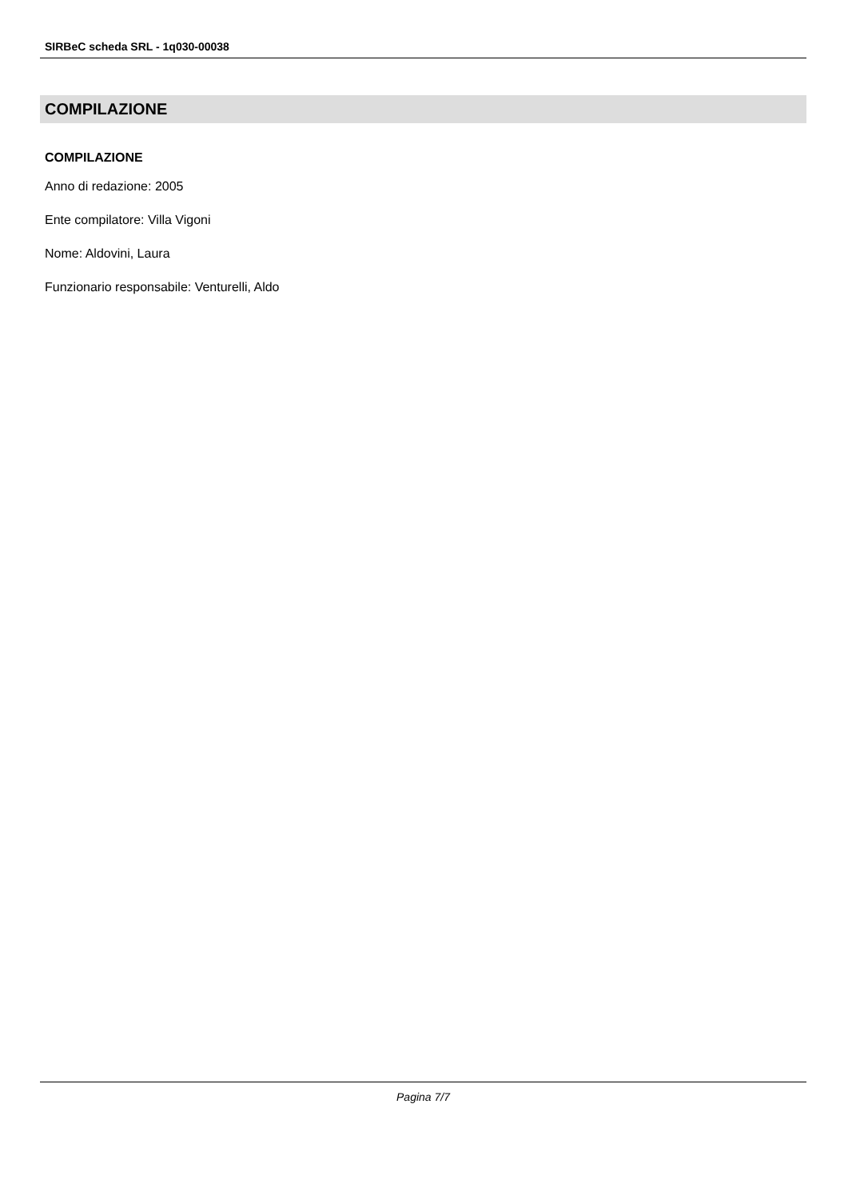SIRBeC scheda SRL - 1q030-00038
COMPILAZIONE
COMPILAZIONE
Anno di redazione: 2005
Ente compilatore: Villa Vigoni
Nome: Aldovini, Laura
Funzionario responsabile: Venturelli, Aldo
Pagina 7/7